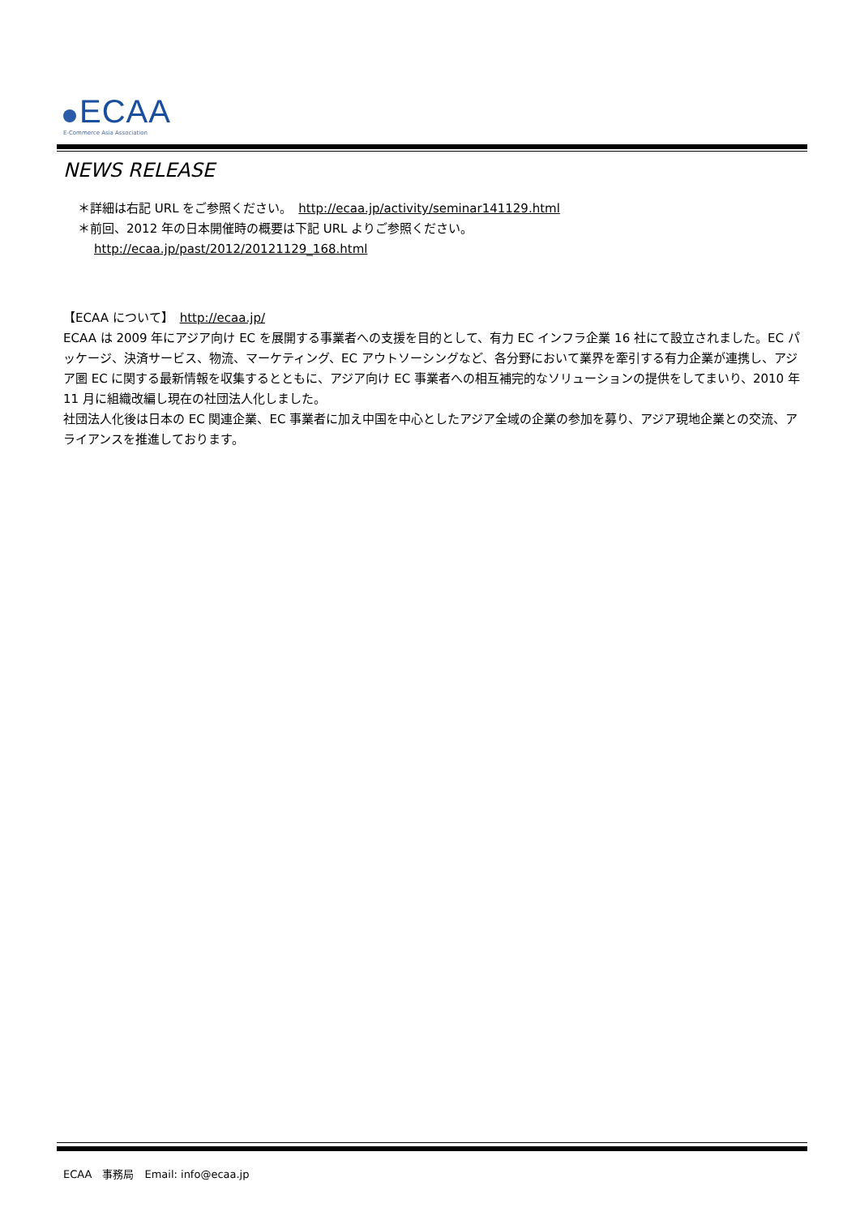ECAA
E-Commerce Asia Association
NEWS RELEASE
＊詳細は右記 URL をご参照ください。　http://ecaa.jp/activity/seminar141129.html
＊前回、2012 年の日本開催時の概要は下記 URL よりご参照ください。
http://ecaa.jp/past/2012/20121129_168.html
【ECAA について】　http://ecaa.jp/
ECAA は 2009 年にアジア向け EC を展開する事業者への支援を目的として、有力 EC インフラ企業 16 社にて設立されました。EC パッケージ、決済サービス、物流、マーケティング、EC アウトソーシングなど、各分野において業界を牽引する有力企業が連携し、アジア圏 EC に関する最新情報を収集するとともに、アジア向け EC 事業者への相互補完的なソリューションの提供をしてまいり、2010 年 11 月に組織改編し現在の社団法人化しました。
社団法人化後は日本の EC 関連企業、EC 事業者に加え中国を中心としたアジア全域の企業の参加を募り、アジア現地企業との交流、アライアンスを推進しております。
ECAA　事務局　Email: info@ecaa.jp